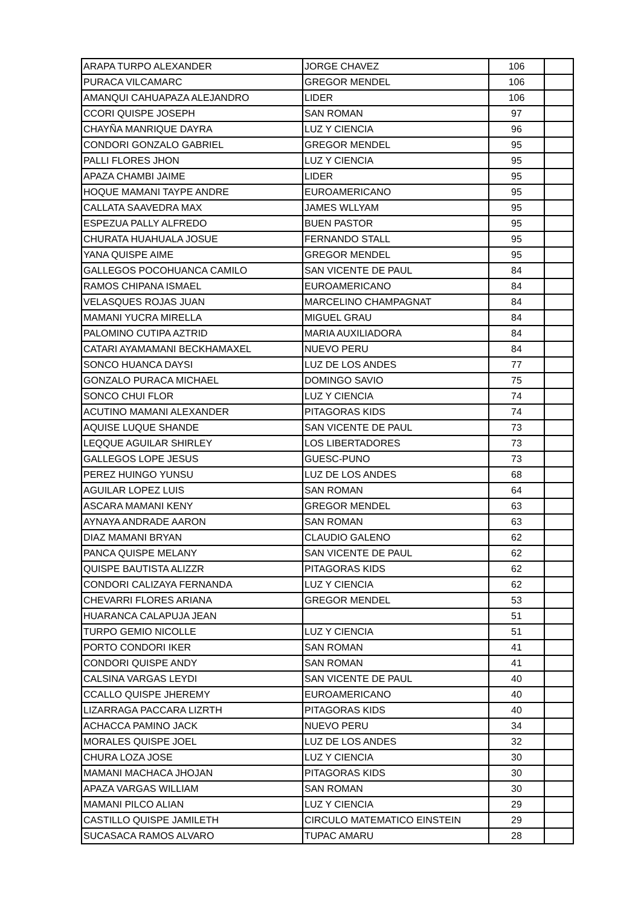| ARAPA TURPO ALEXANDER | JORGE CHAVEZ | 106 | |
| PURACA VILCAMARC | GREGOR MENDEL | 106 | |
| AMANQUI CAHUAPAZA ALEJANDRO | LIDER | 106 | |
| CCORI QUISPE JOSEPH | SAN ROMAN | 97 | |
| CHAYÑA MANRIQUE DAYRA | LUZ Y CIENCIA | 96 | |
| CONDORI GONZALO GABRIEL | GREGOR MENDEL | 95 | |
| PALLI FLORES JHON | LUZ Y CIENCIA | 95 | |
| APAZA CHAMBI JAIME | LIDER | 95 | |
| HOQUE MAMANI TAYPE ANDRE | EUROAMERICANO | 95 | |
| CALLATA SAAVEDRA MAX | JAMES WLLYAM | 95 | |
| ESPEZUA PALLY ALFREDO | BUEN PASTOR | 95 | |
| CHURATA HUAHUALA JOSUE | FERNANDO STALL | 95 | |
| YANA QUISPE AIME | GREGOR MENDEL | 95 | |
| GALLEGOS POCOHUANCA CAMILO | SAN VICENTE DE PAUL | 84 | |
| RAMOS CHIPANA ISMAEL | EUROAMERICANO | 84 | |
| VELASQUES ROJAS JUAN | MARCELINO CHAMPAGNAT | 84 | |
| MAMANI YUCRA MIRELLA | MIGUEL GRAU | 84 | |
| PALOMINO CUTIPA AZTRID | MARIA AUXILIADORA | 84 | |
| CATARI AYAMAMANI BECKHAMAXEL | NUEVO PERU | 84 | |
| SONCO HUANCA DAYSI | LUZ DE LOS ANDES | 77 | |
| GONZALO PURACA MICHAEL | DOMINGO SAVIO | 75 | |
| SONCO CHUI FLOR | LUZ Y CIENCIA | 74 | |
| ACUTINO MAMANI ALEXANDER | PITAGORAS KIDS | 74 | |
| AQUISE LUQUE SHANDE | SAN VICENTE DE PAUL | 73 | |
| LEQQUE AGUILAR SHIRLEY | LOS LIBERTADORES | 73 | |
| GALLEGOS LOPE JESUS | GUESC-PUNO | 73 | |
| PEREZ HUINGO YUNSU | LUZ DE LOS ANDES | 68 | |
| AGUILAR LOPEZ LUIS | SAN ROMAN | 64 | |
| ASCARA MAMANI KENY | GREGOR MENDEL | 63 | |
| AYNAYA ANDRADE AARON | SAN ROMAN | 63 | |
| DIAZ MAMANI BRYAN | CLAUDIO GALENO | 62 | |
| PANCA QUISPE MELANY | SAN VICENTE DE PAUL | 62 | |
| QUISPE BAUTISTA ALIZZR | PITAGORAS KIDS | 62 | |
| CONDORI CALIZAYA FERNANDA | LUZ Y CIENCIA | 62 | |
| CHEVARRI FLORES ARIANA | GREGOR MENDEL | 53 | |
| HUARANCA CALAPUJA JEAN | | 51 | |
| TURPO GEMIO NICOLLE | LUZ Y CIENCIA | 51 | |
| PORTO CONDORI IKER | SAN ROMAN | 41 | |
| CONDORI QUISPE ANDY | SAN ROMAN | 41 | |
| CALSINA VARGAS LEYDI | SAN VICENTE DE PAUL | 40 | |
| CCALLO QUISPE JHEREMY | EUROAMERICANO | 40 | |
| LIZARRAGA PACCARA LIZRTH | PITAGORAS KIDS | 40 | |
| ACHACCA PAMINO JACK | NUEVO PERU | 34 | |
| MORALES QUISPE JOEL | LUZ DE LOS ANDES | 32 | |
| CHURA LOZA JOSE | LUZ Y CIENCIA | 30 | |
| MAMANI MACHACA JHOJAN | PITAGORAS KIDS | 30 | |
| APAZA VARGAS WILLIAM | SAN ROMAN | 30 | |
| MAMANI PILCO ALIAN | LUZ Y CIENCIA | 29 | |
| CASTILLO QUISPE JAMILETH | CIRCULO MATEMATICO EINSTEIN | 29 | |
| SUCASACA RAMOS ALVARO | TUPAC AMARU | 28 | |